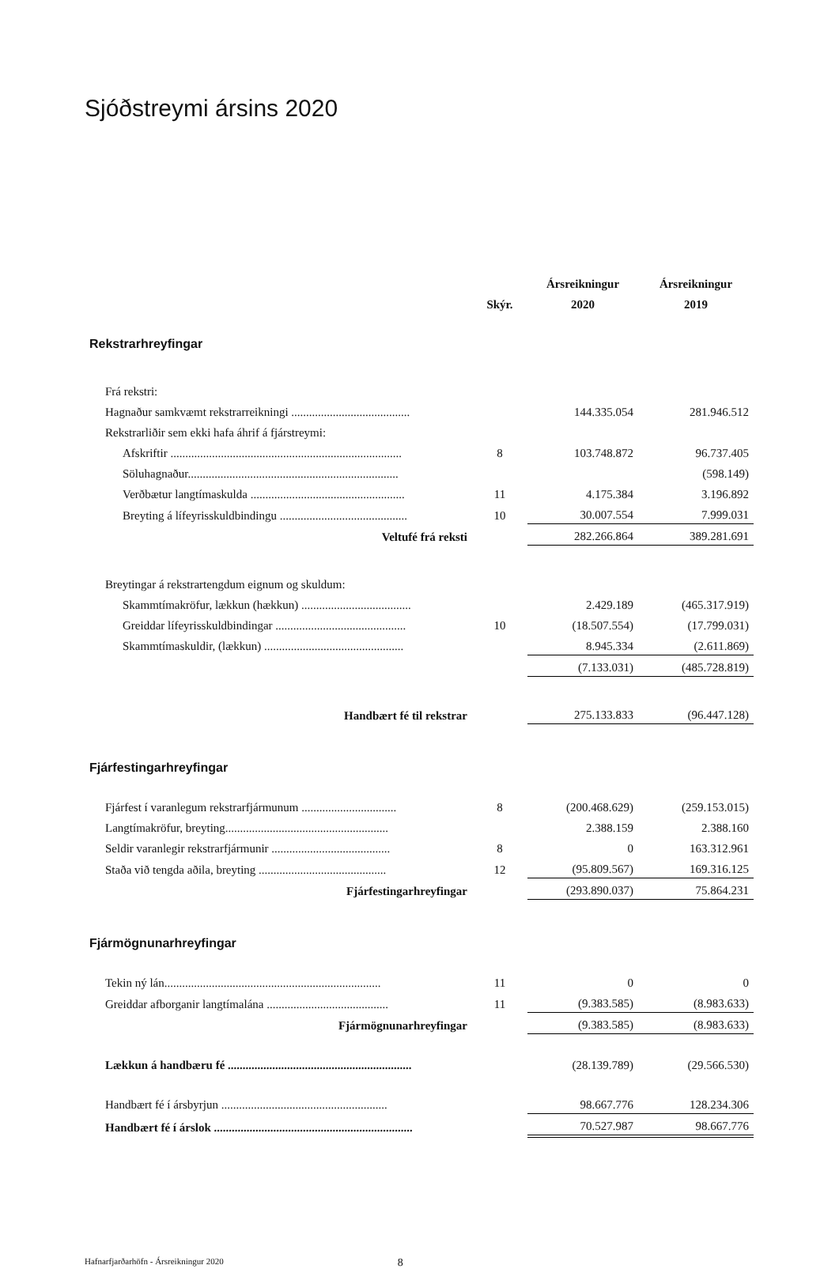Sjóðstreymi ársins 2020
| | | Ársreikningur | Ársreikningur |
| --- | --- | --- | --- |
| | Skýr. | 2020 | 2019 |
| Rekstrarhreyfingar | | | |
| Frá rekstri: | | | |
| Hagnaður samkvæmt rekstrarreikningi ........................................ | | 144.335.054 | 281.946.512 |
| Rekstrarliðir sem ekki hafa áhrif á fjárstreymi: | | | |
| Afskriftir .............................................................................. | 8 | 103.748.872 | 96.737.405 |
| Söluhagnaður....................................................................... | | | (598.149) |
| Verðbætur langtímaskulda .................................................... | 11 | 4.175.384 | 3.196.892 |
| Breyting á lífeyrisskuldbindingu ........................................... | 10 | 30.007.554 | 7.999.031 |
| Veltufé frá reksti | | 282.266.864 | 389.281.691 |
| Breytingar á rekstrartengdum eignum og skuldum: | | | |
| Skammtímakröfur, lækkun (hækkun) ..................................... | | 2.429.189 | (465.317.919) |
| Greiddar lífeyrisskuldbindingar ............................................ | 10 | (18.507.554) | (17.799.031) |
| Skammtímaskuldir, (lækkun) ............................................... | | 8.945.334 | (2.611.869) |
| | | (7.133.031) | (485.728.819) |
| Handbært fé til rekstrar | | 275.133.833 | (96.447.128) |
| Fjárfestingarhreyfingar | | | |
| Fjárfest í varanlegum rekstrarfjármunum ................................ | 8 | (200.468.629) | (259.153.015) |
| Langtímakröfur, breyting....................................................... | | 2.388.159 | 2.388.160 |
| Seldir varanlegir rekstrarfjármunir ........................................ | 8 | 0 | 163.312.961 |
| Staða við tengda aðila, breyting ........................................... | 12 | (95.809.567) | 169.316.125 |
| Fjárfestingarhreyfingar | | (293.890.037) | 75.864.231 |
| Fjármögnunarhreyfingar | | | |
| Tekin ný lán......................................................................... | 11 | 0 | 0 |
| Greiddar afborganir langtímalána ......................................... | 11 | (9.383.585) | (8.983.633) |
| Fjármögnunarhreyfingar | | (9.383.585) | (8.983.633) |
| Lækkun á handbæru fé .............................................................. | | (28.139.789) | (29.566.530) |
| Handbært fé í ársbyrjun ........................................................ | | 98.667.776 | 128.234.306 |
| Handbært fé í árslok ................................................................... | | 70.527.987 | 98.667.776 |
Hafnarfjarðarhöfn - Ársreikningur 2020 8